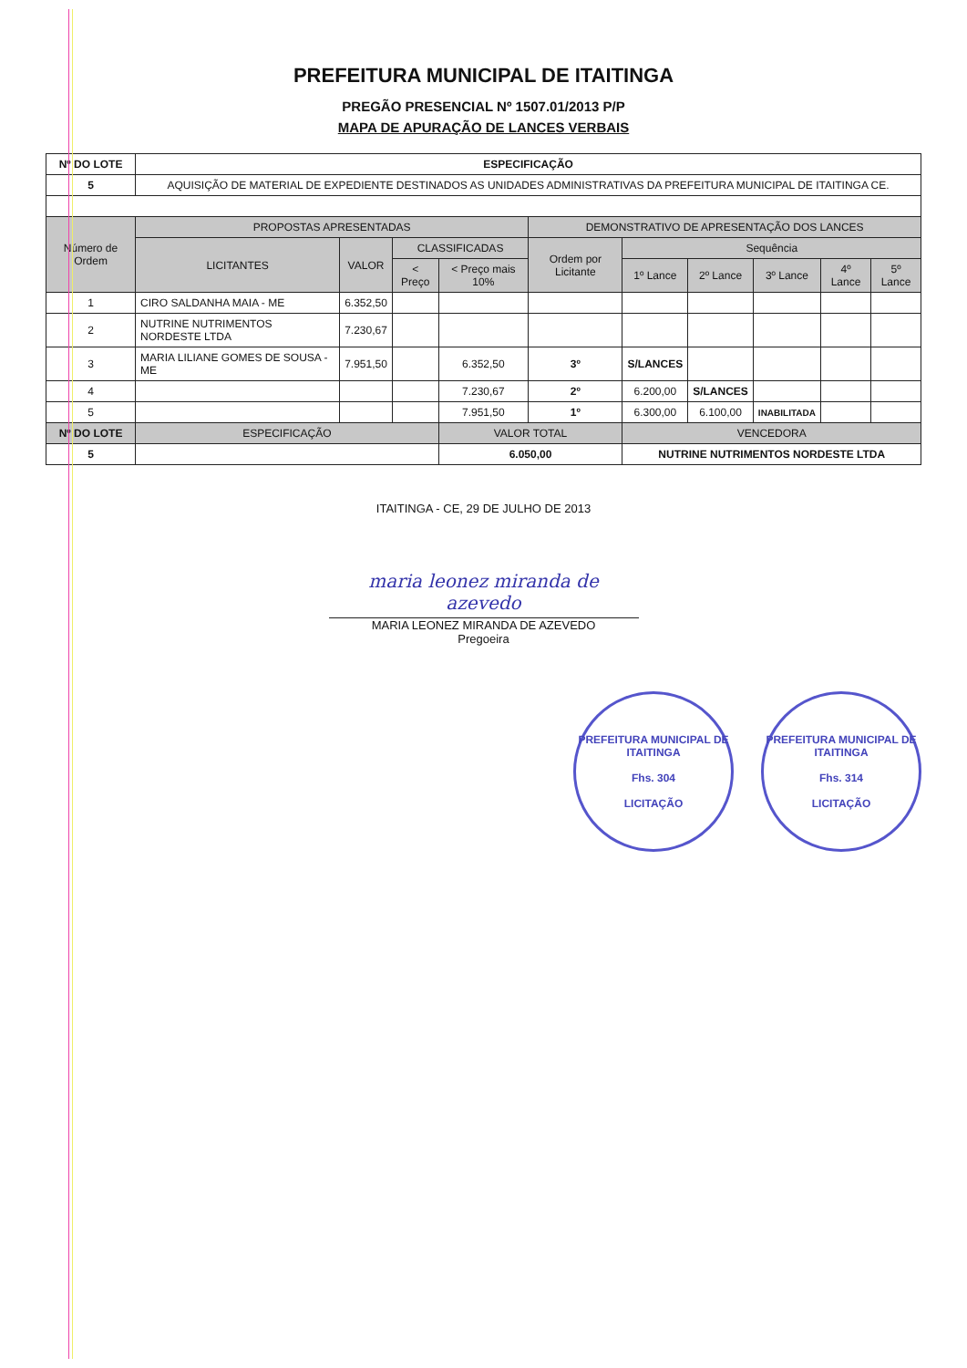PREFEITURA MUNICIPAL DE ITAITINGA
PREGÃO PRESENCIAL Nº 1507.01/2013 P/P
MAPA DE APURAÇÃO DE LANCES VERBAIS
| Nº DO LOTE | ESPECIFICAÇÃO | | | | | | | | | |
| 5 | AQUISIÇÃO DE MATERIAL DE EXPEDIENTE DESTINADOS AS UNIDADES ADMINISTRATIVAS DA PREFEITURA MUNICIPAL DE ITAITINGA CE. | | | | | | | | | |
| Número de Ordem | PROPOSTAS APRESENTADAS | | | | DEMONSTRATIVO DE APRESENTAÇÃO DOS LANCES | | | | | |
| | LICITANTES | VALOR | CLASSIFICADAS | | Ordem por Licitante | Sequência | | | | |
| | | | < Preço | < Preço mais 10% | | 1º Lance | 2º Lance | 3º Lance | 4º Lance | 5º Lance |
| 1 | CIRO SALDANHA MAIA - ME | 6.352,50 | | | | | | | | |
| 2 | NUTRINE NUTRIMENTOS NORDESTE LTDA | 7.230,67 | | | | | | | | |
| 3 | MARIA LILIANE GOMES DE SOUSA - ME | 7.951,50 | | 6.352,50 | 3º | S/LANCES | | | | |
| 4 | | | | 7.230,67 | 2º | 6.200,00 | S/LANCES | | | |
| 5 | | | | 7.951,50 | 1º | 6.300,00 | 6.100,00 | INABILITADA | | |
| Nº DO LOTE | ESPECIFICAÇÃO | | | VALOR TOTAL | | VENCEDORA | | | | |
| 5 | | | | 6.050,00 | | NUTRINE NUTRIMENTOS NORDESTE LTDA | | | | |
ITAITINGA - CE, 29 DE JULHO DE 2013
maria leonez miranda de azevedo
MARIA LEONEZ MIRANDA DE AZEVEDO
Pregoeira
PREFEITURA MUNICIPAL DE ITAITINGA
Fhs. 304
LICITAÇÃO
PREFEITURA MUNICIPAL DE ITAITINGA
Fhs. 314
LICITAÇÃO